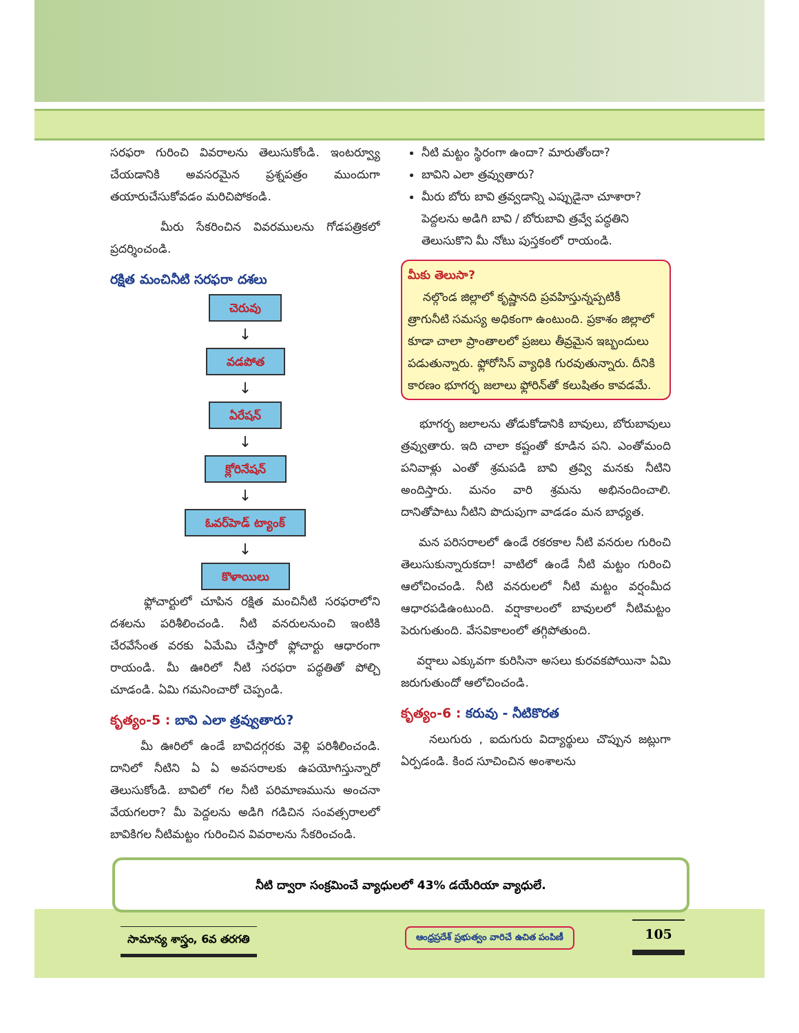సరఫరా గురించి వివరాలను తెలుసుకోండి. ఇంటర్వ్యూ చేయడానికి అవసరమైన ప్రశ్నపత్రం ముందుగా తయారుచేసుకోవడం మరిచిపోకండి.
మీరు సేకరించిన వివరములను గోడపత్రికలో ప్రదర్శించండి.
రక్షిత మంచినీటి సరఫరా దశలు
చెరువు
↓
వడపోత
↓
ఏరేషన్
↓
క్లోరినేషన్
↓
ఓవర్‌హెడ్ ట్యాంక్
↓
కొళాయిలు
ఫ్లోచార్టులో చూపిన రక్షిత మంచినీటి సరఫరాలోని దశలను పరిశీలించండి. నీటి వనరులనుంచి ఇంటికి చేరవేసేంత వరకు ఏమేమి చేస్తారో ఫ్లోచార్టు ఆధారంగా రాయండి. మీ ఊరిలో నీటి సరఫరా పద్ధతితో పోల్చి చూడండి. ఏమి గమనించారో చెప్పండి.
కృత్యం-5 : బావి ఎలా త్రవ్వుతారు?
మీ ఊరిలో ఉండే బావిదగ్గరకు వెళ్లి పరిశీలించండి. దానిలో నీటిని ఏ ఏ అవసరాలకు ఉపయోగిస్తున్నారో తెలుసుకోండి. బావిలో గల నీటి పరిమాణమును అంచనా వేయగలరా? మీ పెద్దలను అడిగి గడిచిన సంవత్సరాలలో బావికిగల నీటిమట్టం గురించిన వివరాలను సేకరించండి.
నీటి మట్టం స్థిరంగా ఉందా? మారుతోందా?
బావిని ఎలా త్రవ్వుతారు?
మీరు బోరు బావి త్రవ్వడాన్ని ఎప్పుడైనా చూశారా? పెద్దలను అడిగి బావి / బోరుబావి త్రవ్వే పద్ధతిని తెలుసుకొని మీ నోటు పుస్తకంలో రాయండి.
మీకు తెలుసా?
నల్గొండ జిల్లాలో కృష్ణానది ప్రవహిస్తున్నప్పటికీ త్రాగునీటి సమస్య అధికంగా ఉంటుంది. ప్రకాశం జిల్లాలో కూడా చాలా ప్రాంతాలలో ప్రజలు తీవ్రమైన ఇబ్బందులు పడుతున్నారు. ఫ్లోరోసిస్ వ్యాధికి గురవుతున్నారు. దీనికి కారణం భూగర్భ జలాలు ఫ్లోరిన్‌తో కలుషితం కావడమే.
భూగర్భ జలాలను తోడుకోడానికి బావులు, బోరుబావులు త్రవ్వుతారు. ఇది చాలా కష్టంతో కూడిన పని. ఎంతోమంది పనివాళ్లు ఎంతో శ్రమపడి బావి త్రవ్వి మనకు నీటిని అందిస్తారు. మనం వారి శ్రమను అభినందించాలి. దానితోపాటు నీటిని పొదుపుగా వాడడం మన బాధ్యత.
మన పరిసరాలలో ఉండే రకరకాల నీటి వనరుల గురించి తెలుసుకున్నారుకదా! వాటిలో ఉండే నీటి మట్టం గురించి ఆలోచించండి. నీటి వనరులలో నీటి మట్టం వర్షంమీద ఆధారపడిఉంటుంది. వర్షాకాలంలో బావులలో నీటిమట్టం పెరుగుతుంది. వేసవికాలంలో తగ్గిపోతుంది.
వర్షాలు ఎక్కువగా కురిసినా అసలు కురవకపోయినా ఏమి జరుగుతుందో ఆలోచించండి.
కృత్యం-6 : కరువు - నీటికొరత
నలుగురు , ఐదుగురు విద్యార్థులు చొప్పున జట్లుగా ఏర్పడండి. కింద సూచించిన అంశాలను
నీటి ద్వారా సంక్రమించే వ్యాధులలో 43% డయేరియా వ్యాధులే.
సామాన్య శాస్త్రం, 6వ తరగతి
ఆంధ్రప్రదేశ్ ప్రభుత్వం వారిచే ఉచిత పంపిణీ
105